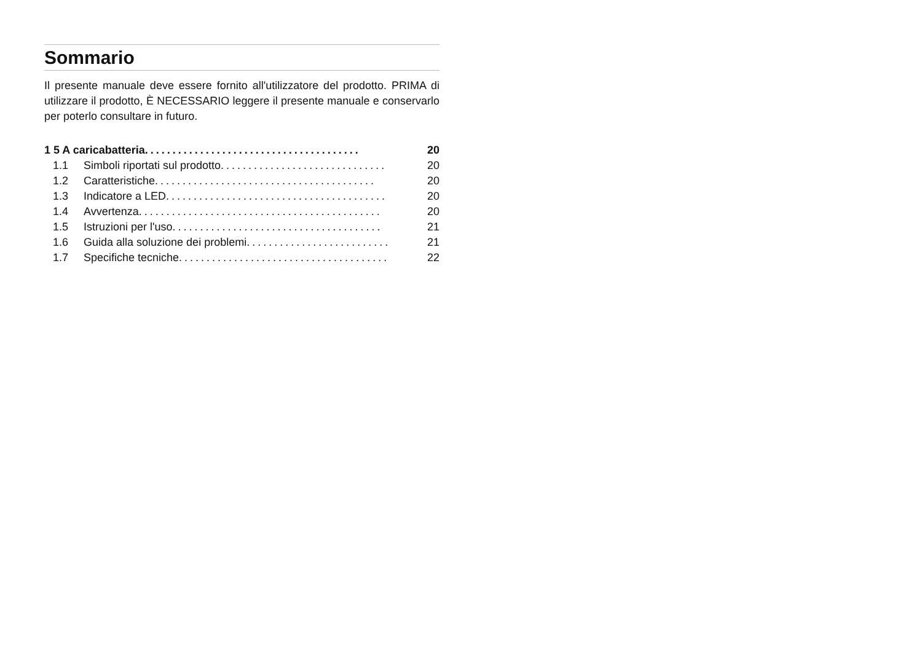Sommario
Il presente manuale deve essere fornito all'utilizzatore del prodotto. PRIMA di utilizzare il prodotto, È NECESSARIO leggere il presente manuale e conservarlo per poterlo consultare in futuro.
1 5 A caricabatteria....................................... 20
1.1 Simboli riportati sul prodotto.............................. 20
1.2 Caratteristiche........................................ 20
1.3 Indicatore a LED........................................ 20
1.4 Avvertenza............................................ 20
1.5 Istruzioni per l'uso...................................... 21
1.6 Guida alla soluzione dei problemi.......................... 21
1.7 Specifiche tecniche...................................... 22